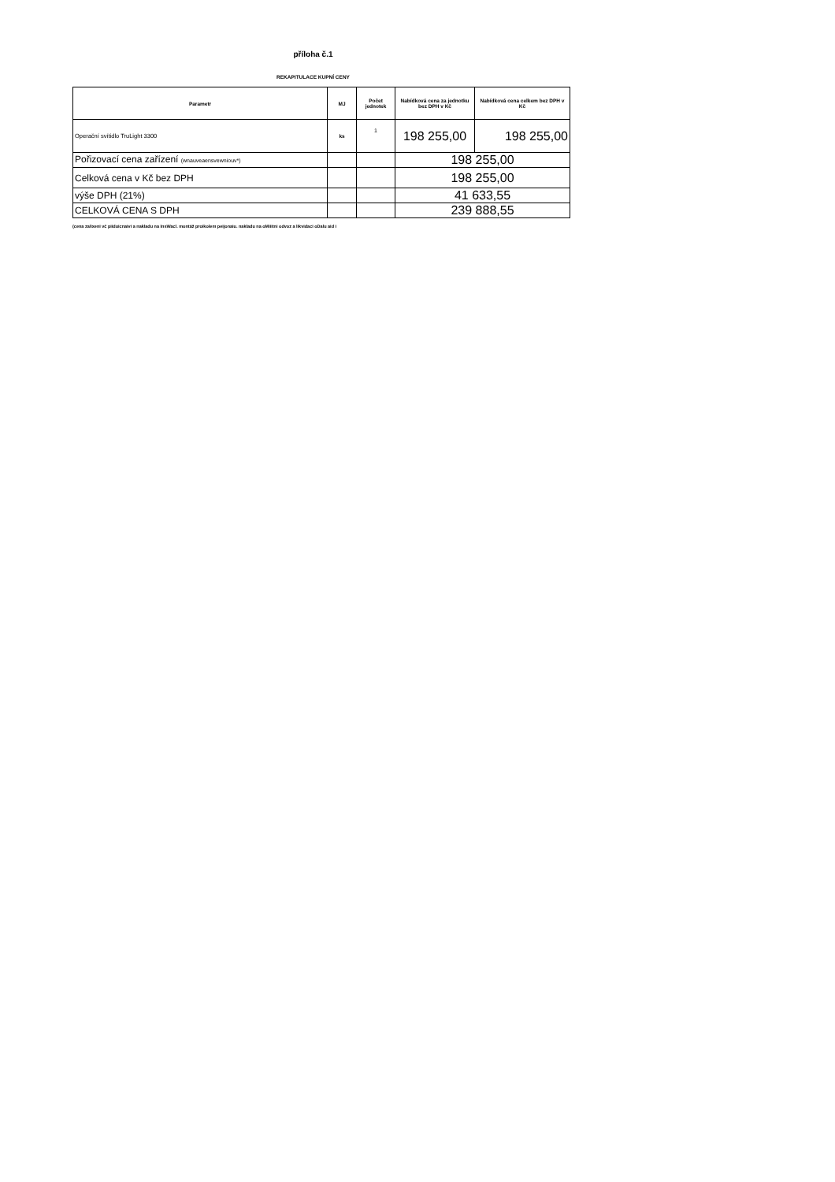příloha č.1
REKAPITULACE KUPNÍ CENY
| Parametr | MJ | Počet jednotek | Nabídková cena za jednotku bez DPH v Kč | Nabídková cena celkem bez DPH v Kč |
| --- | --- | --- | --- | --- |
| Operační svítidlo TruLight 3300 | ks | 1 | 198 255,00 | 198 255,00 |
| Pořizovací cena zařízení (wnauveaensvewniouv*) | | | 198 255,00 | |
| Celková cena v Kč bez DPH | | | 198 255,00 | |
| výše DPH (21%) | | | 41 633,55 | |
| CELKOVÁ CENA S DPH | | | 239 888,55 | |
(cena za/ixeni vč piiduicnaivi a nakladu na InsWacl. montáž proikolem peijonaiu. nakladu na oMiiitni odvoz a likvidaci oDalu aid i